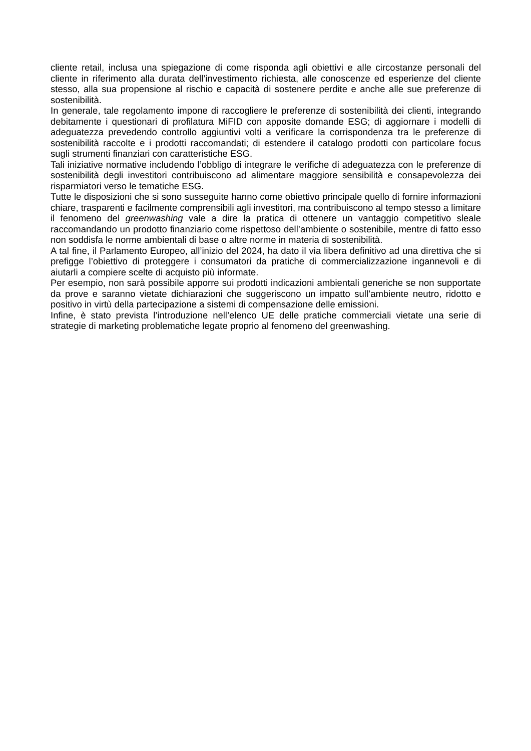cliente retail, inclusa una spiegazione di come risponda agli obiettivi e alle circostanze personali del cliente in riferimento alla durata dell’investimento richiesta, alle conoscenze ed esperienze del cliente stesso, alla sua propensione al rischio e capacità di sostenere perdite e anche alle sue preferenze di sostenibilità.
In generale, tale regolamento impone di raccogliere le preferenze di sostenibilità dei clienti, integrando debitamente i questionari di profilatura MiFID con apposite domande ESG; di aggiornare i modelli di adeguatezza prevedendo controllo aggiuntivi volti a verificare la corrispondenza tra le preferenze di sostenibilità raccolte e i prodotti raccomandati; di estendere il catalogo prodotti con particolare focus sugli strumenti finanziari con caratteristiche ESG.
Tali iniziative normative includendo l’obbligo di integrare le verifiche di adeguatezza con le preferenze di sostenibilità degli investitori contribuiscono ad alimentare maggiore sensibilità e consapevolezza dei risparmiatori verso le tematiche ESG.
Tutte le disposizioni che si sono susseguite hanno come obiettivo principale quello di fornire informazioni chiare, trasparenti e facilmente comprensibili agli investitori, ma contribuiscono al tempo stesso a limitare il fenomeno del greenwashing vale a dire la pratica di ottenere un vantaggio competitivo sleale raccomandando un prodotto finanziario come rispettoso dell’ambiente o sostenibile, mentre di fatto esso non soddisfa le norme ambientali di base o altre norme in materia di sostenibilità.
A tal fine, il Parlamento Europeo, all’inizio del 2024, ha dato il via libera definitivo ad una direttiva che si prefigge l’obiettivo di proteggere i consumatori da pratiche di commercializzazione ingannevoli e di aiutarli a compiere scelte di acquisto più informate.
Per esempio, non sarà possibile apporre sui prodotti indicazioni ambientali generiche se non supportate da prove e saranno vietate dichiarazioni che suggeriscono un impatto sull’ambiente neutro, ridotto e positivo in virtù della partecipazione a sistemi di compensazione delle emissioni.
Infine, è stato prevista l’introduzione nell’elenco UE delle pratiche commerciali vietate una serie di strategie di marketing problematiche legate proprio al fenomeno del greenwashing.